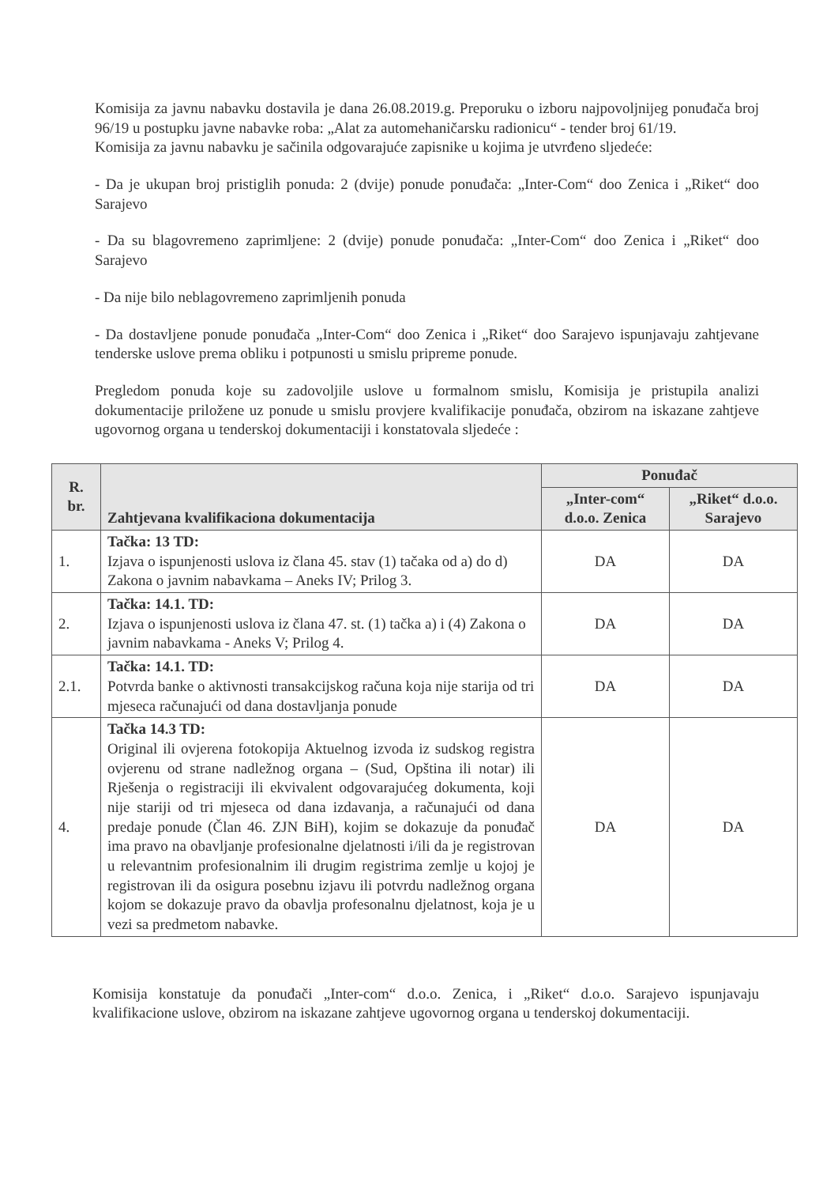Komisija za javnu nabavku dostavila je dana 26.08.2019.g. Preporuku o izboru najpovoljnijeg ponuđača broj 96/19 u postupku javne nabavke roba: „Alat za automehaničarsku radionicu“ - tender broj 61/19.
Komisija za javnu nabavku je sačinila odgovarajuće zapisnike u kojima je utvrđeno sljedeće:
- Da je ukupan broj pristiglih ponuda: 2 (dvije) ponude ponuđača: „Inter-Com“ doo Zenica i „Riket“ doo Sarajevo
- Da su blagovremeno zaprimljene: 2 (dvije) ponude ponuđača: „Inter-Com“ doo Zenica i „Riket“ doo Sarajevo
- Da nije bilo neblagovremeno zaprimljenih ponuda
- Da dostavljene ponude ponuđača „Inter-Com“ doo Zenica i „Riket“ doo Sarajevo ispunjavaju zahtjevane tenderske uslove prema obliku i potpunosti u smislu pripreme ponude.
Pregledom ponuda koje su zadovoljile uslove u formalnom smislu, Komisija je pristupila analizi dokumentacije priložene uz ponude u smislu provjere kvalifikacije ponuđača, obzirom na iskazane zahtjeve ugovornog organa u tenderskoj dokumentaciji i konstatovala sljedeće :
| R. br. | Zahtjevana kvalifikaciona dokumentacija | Ponuđač | |
| --- | --- | --- | --- |
| | | „Inter-com“ d.o.o. Zenica | „Riket“ d.o.o. Sarajevo |
| 1. | Tačka: 13 TD: Izjava o ispunjenosti uslova iz člana 45. stav (1) tačaka od a) do d) Zakona o javnim nabavkama – Aneks IV; Prilog 3. | DA | DA |
| 2. | Tačka: 14.1. TD: Izjava o ispunjenosti uslova iz člana 47. st. (1) tačka a) i (4) Zakona o javnim nabavkama - Aneks V; Prilog 4. | DA | DA |
| 2.1. | Tačka: 14.1. TD: Potvrda banke o aktivnosti transakcijskog računa koja nije starija od tri mjeseca računajući od dana dostavljanja ponude | DA | DA |
| 4. | Tačka 14.3 TD: Original ili ovjerena fotokopija Aktuelnog izvoda iz sudskog registra ovjerenu od strane nadležnog organa – (Sud, Opština ili notar) ili Rješenja o registraciji ili ekvivalent odgovarajućeg dokumenta, koji nije stariji od tri mjeseca od dana izdavanja, a računajući od dana predaje ponude (Član 46. ZJN BiH), kojim se dokazuje da ponuđač ima pravo na obavljanje profesionalne djelatnosti i/ili da je registrovan u relevantnim profesionalnim ili drugim registrima zemlje u kojoj je registrovan ili da osigura posebnu izjavu ili potvrdu nadležnog organa kojom se dokazuje pravo da obavlja profesonalnu djelatnost, koja je u vezi sa predmetom nabavke. | DA | DA |
Komisija konstatuje da ponuđači „Inter-com“ d.o.o. Zenica, i „Riket“ d.o.o. Sarajevo ispunjavaju kvalifikacione uslove, obzirom na iskazane zahtjeve ugovornog organa u tenderskoj dokumentaciji.